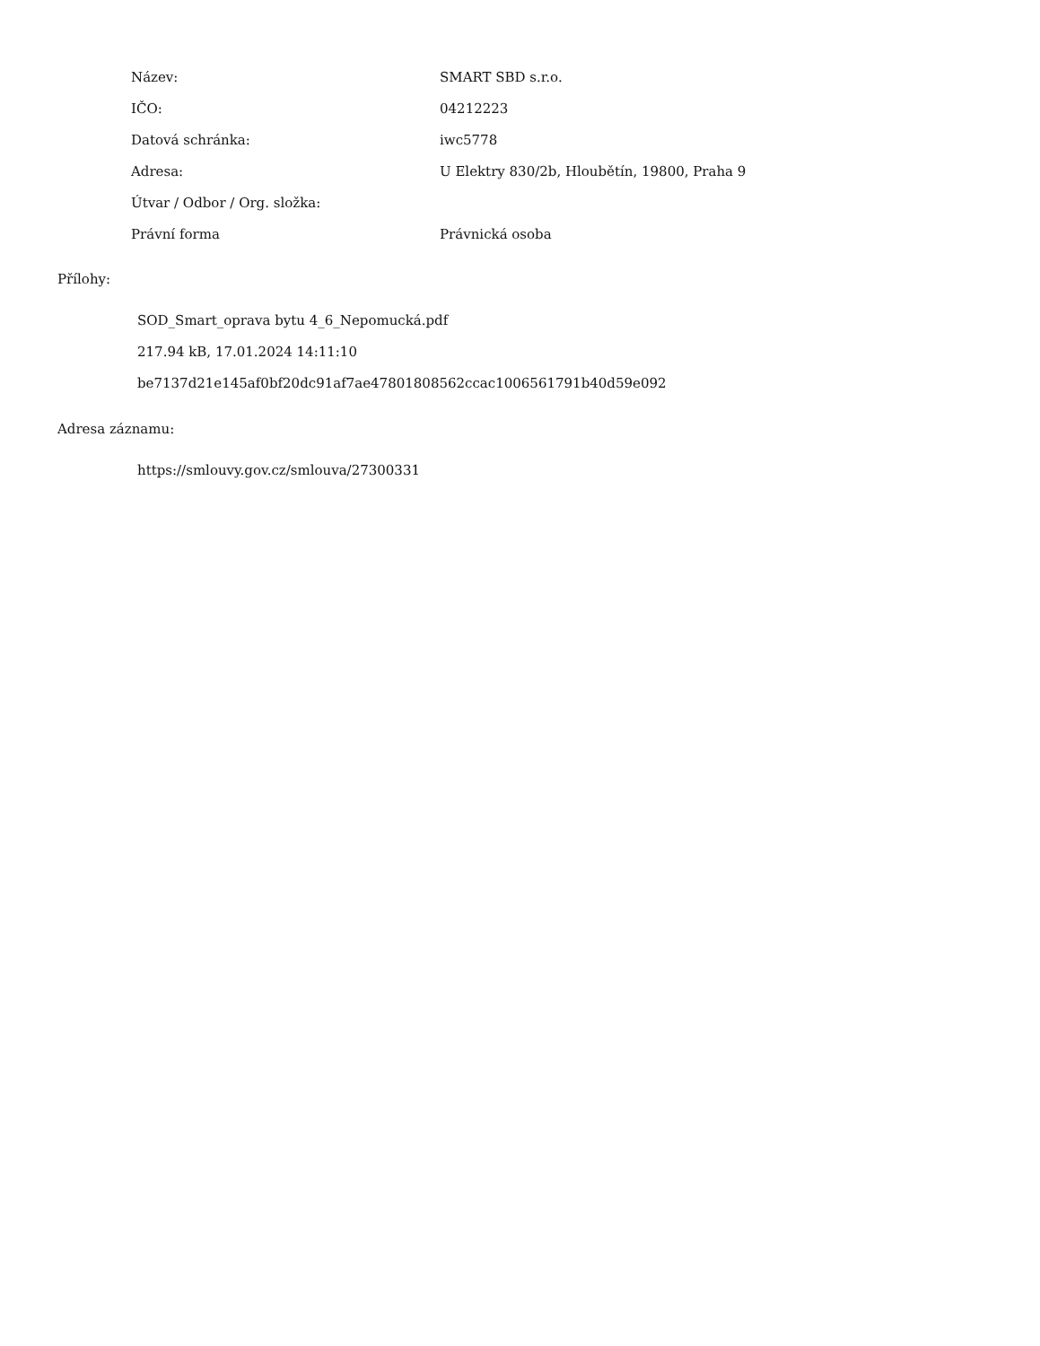| Název: | SMART SBD s.r.o. |
| IČO: | 04212223 |
| Datová schránka: | iwc5778 |
| Adresa: | U Elektry 830/2b, Hloubětín, 19800, Praha 9 |
| Útvar / Odbor / Org. složka: | |
| Právní forma | Právnická osoba |
Přílohy:
SOD_Smart_oprava bytu 4_6_Nepomucká.pdf
217.94 kB, 17.01.2024 14:11:10
be7137d21e145af0bf20dc91af7ae47801808562ccac1006561791b40d59e092
Adresa záznamu:
https://smlouvy.gov.cz/smlouva/27300331